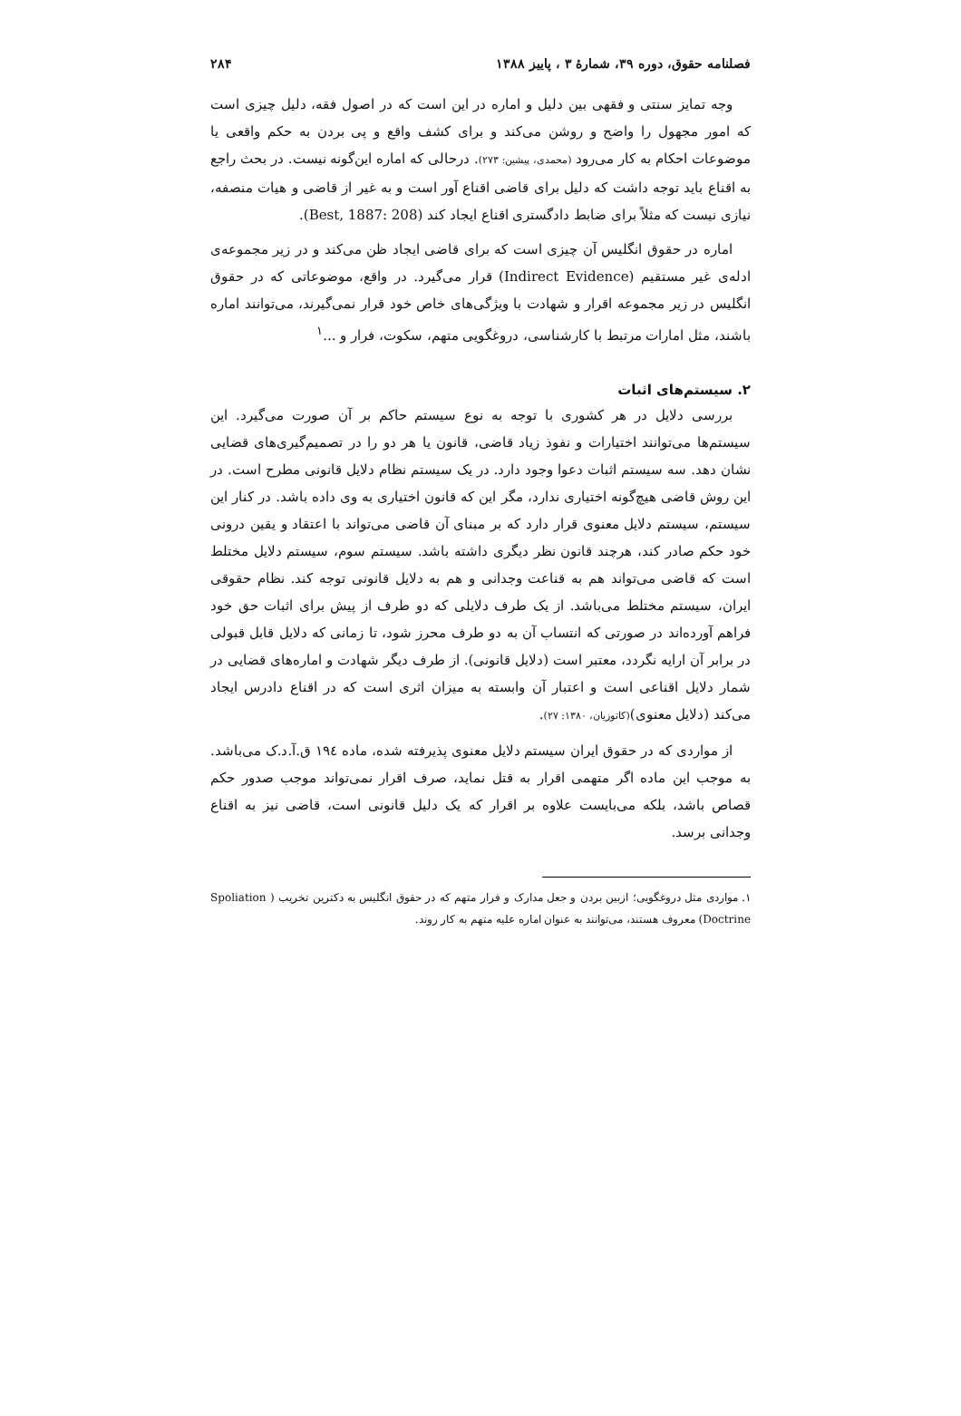فصلنامه حقوق، دوره ۳۹، شمارهٔ ۳ ، پاییز ۱۳۸۸ ۲۸۴
وجه تمایز سنتی و فقهی بین دلیل و اماره در این است که در اصول فقه، دلیل چیزی است که امور مجهول را واضح و روشن می‌کند و برای کشف واقع و پی بردن به حکم واقعی یا موضوعات احکام به کار می‌رود (محمدی، پیشین: ۲۷۳). درحالی که اماره این‌گونه نیست. در بحث راجع به اقناع باید توجه داشت که دلیل برای قاضی اقناع آور است و به غیر از قاضی و هیات منصفه، نیازی نیست که مثلاً برای ضابط دادگستری اقناع ایجاد کند (Best, 1887: 208).
اماره در حقوق انگلیس آن چیزی است که برای قاضی ایجاد ظن می‌کند و در زیر مجموعه‌ی ادله‌ی غیر مستقیم (Indirect Evidence) قرار می‌گیرد. در واقع، موضوعاتی که در حقوق انگلیس در زیر مجموعه اقرار و شهادت با ویژگی‌های خاص خود قرار نمی‌گیرند، می‌توانند اماره باشند، مثل امارات مرتبط با کارشناسی، دروغگویی متهم، سکوت، فرار و ...<sup>۱</sup>
۲. سیستم‌های اثبات
بررسی دلایل در هر کشوری با توجه به نوع سیستم حاکم بر آن صورت می‌گیرد. این سیستم‌ها می‌توانند اختیارات و نفوذ زیاد قاضی، قانون یا هر دو را در تصمیم‌گیری‌های قضایی نشان دهد. سه سیستم اثبات دعوا وجود دارد. در یک سیستم نظام دلایل قانونی مطرح است. در این روش قاضی هیچ‌گونه اختیاری ندارد، مگر این که قانون اختیاری به وی داده باشد. در کنار این سیستم، سیستم دلایل معنوی قرار دارد که بر مبنای آن قاضی می‌تواند با اعتقاد و یقین درونی خود حکم صادر کند، هرچند قانون نظر دیگری داشته باشد. سیستم سوم، سیستم دلایل مختلط است که قاضی می‌تواند هم به قناعت وجدانی و هم به دلایل قانونی توجه کند. نظام حقوقی ایران، سیستم مختلط می‌باشد. از یک طرف دلایلی که دو طرف از پیش برای اثبات حق خود فراهم آورده‌اند در صورتی که انتساب آن به دو طرف محرز شود، تا زمانی که دلایل قابل قبولی در برابر آن ارایه نگردد، معتبر است (دلایل قانونی). از طرف دیگر شهادت و اماره‌های قضایی در شمار دلایل اقناعی است و اعتبار آن وابسته به میزان اثری است که در اقناع دادرس ایجاد می‌کند (دلایل معنوی)(کاتوزیان، ۱۳۸۰: ۲۷).
از مواردی که در حقوق ایران سیستم دلایل معنوی پذیرفته شده، ماده ۱۹٤ ق.آ.د.ک می‌باشد. به موجب این ماده اگر متهمی اقرار به قتل نماید، صرف اقرار نمی‌تواند موجب صدور حکم قصاص باشد، بلکه می‌بایست علاوه بر اقرار که یک دلیل قانونی است، قاضی نیز به اقناع وجدانی برسد.
۱. مواردی مثل دروغگویی؛ ازبین بردن و جعل مدارک و فرار متهم که در حقوق انگلیس به دکترین تخریب ( Spoliation Doctrine) معروف هستند، می‌توانند به عنوان اماره علیه متهم به کار روند.